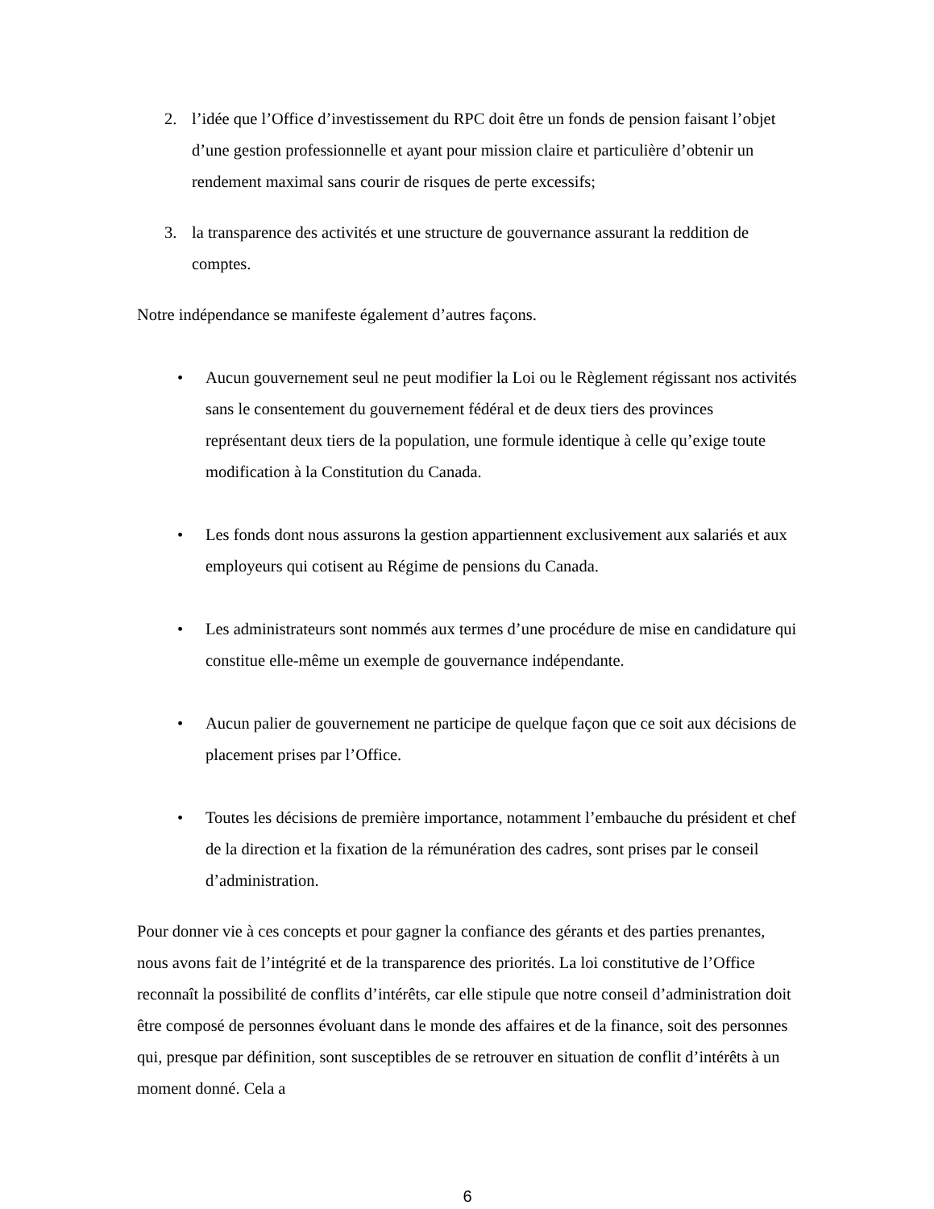2. l’idée que l’Office d’investissement du RPC doit être un fonds de pension faisant l’objet d’une gestion professionnelle et ayant pour mission claire et particulière d’obtenir un rendement maximal sans courir de risques de perte excessifs;
3. la transparence des activités et une structure de gouvernance assurant la reddition de comptes.
Notre indépendance se manifeste également d’autres façons.
• Aucun gouvernement seul ne peut modifier la Loi ou le Règlement régissant nos activités sans le consentement du gouvernement fédéral et de deux tiers des provinces représentant deux tiers de la population, une formule identique à celle qu’exige toute modification à la Constitution du Canada.
• Les fonds dont nous assurons la gestion appartiennent exclusivement aux salariés et aux employeurs qui cotisent au Régime de pensions du Canada.
• Les administrateurs sont nommés aux termes d’une procédure de mise en candidature qui constitue elle-même un exemple de gouvernance indépendante.
• Aucun palier de gouvernement ne participe de quelque façon que ce soit aux décisions de placement prises par l’Office.
• Toutes les décisions de première importance, notamment l’embauche du président et chef de la direction et la fixation de la rémunération des cadres, sont prises par le conseil d’administration.
Pour donner vie à ces concepts et pour gagner la confiance des gérants et des parties prenantes, nous avons fait de l’intégrité et de la transparence des priorités. La loi constitutive de l’Office reconnaît la possibilité de conflits d’intérêts, car elle stipule que notre conseil d’administration doit être composé de personnes évoluant dans le monde des affaires et de la finance, soit des personnes qui, presque par définition, sont susceptibles de se retrouver en situation de conflit d’intérêts à un moment donné. Cela a
6